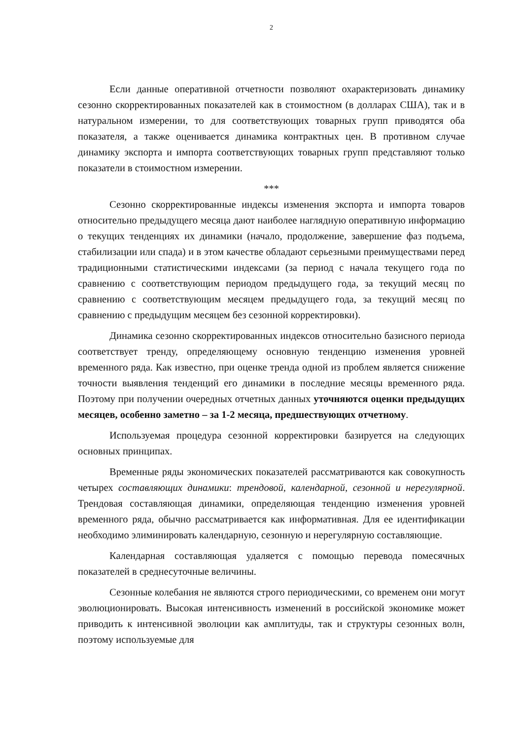2
Если данные оперативной отчетности позволяют охарактеризовать динамику сезонно скорректированных показателей как в стоимостном (в долларах США), так и в натуральном измерении, то для соответствующих товарных групп приводятся оба показателя, а также оценивается динамика контрактных цен. В противном случае динамику экспорта и импорта соответствующих товарных групп представляют только показатели в стоимостном измерении.
***
Сезонно скорректированные индексы изменения экспорта и импорта товаров относительно предыдущего месяца дают наиболее наглядную оперативную информацию о текущих тенденциях их динамики (начало, продолжение, завершение фаз подъема, стабилизации или спада) и в этом качестве обладают серьезными преимуществами перед традиционными статистическими индексами (за период с начала текущего года по сравнению с соответствующим периодом предыдущего года, за текущий месяц по сравнению с соответствующим месяцем предыдущего года, за текущий месяц по сравнению с предыдущим месяцем без сезонной корректировки).
Динамика сезонно скорректированных индексов относительно базисного периода соответствует тренду, определяющему основную тенденцию изменения уровней временного ряда. Как известно, при оценке тренда одной из проблем является снижение точности выявления тенденций его динамики в последние месяцы временного ряда. Поэтому при получении очередных отчетных данных уточняются оценки предыдущих месяцев, особенно заметно – за 1-2 месяца, предшествующих отчетному.
Используемая процедура сезонной корректировки базируется на следующих основных принципах.
Временные ряды экономических показателей рассматриваются как совокупность четырех составляющих динамики: трендовой, календарной, сезонной и нерегулярной. Трендовая составляющая динамики, определяющая тенденцию изменения уровней временного ряда, обычно рассматривается как информативная. Для ее идентификации необходимо элиминировать календарную, сезонную и нерегулярную составляющие.
Календарная составляющая удаляется с помощью перевода помесячных показателей в среднесуточные величины.
Сезонные колебания не являются строго периодическими, со временем они могут эволюционировать. Высокая интенсивность изменений в российской экономике может приводить к интенсивной эволюции как амплитуды, так и структуры сезонных волн, поэтому используемые для